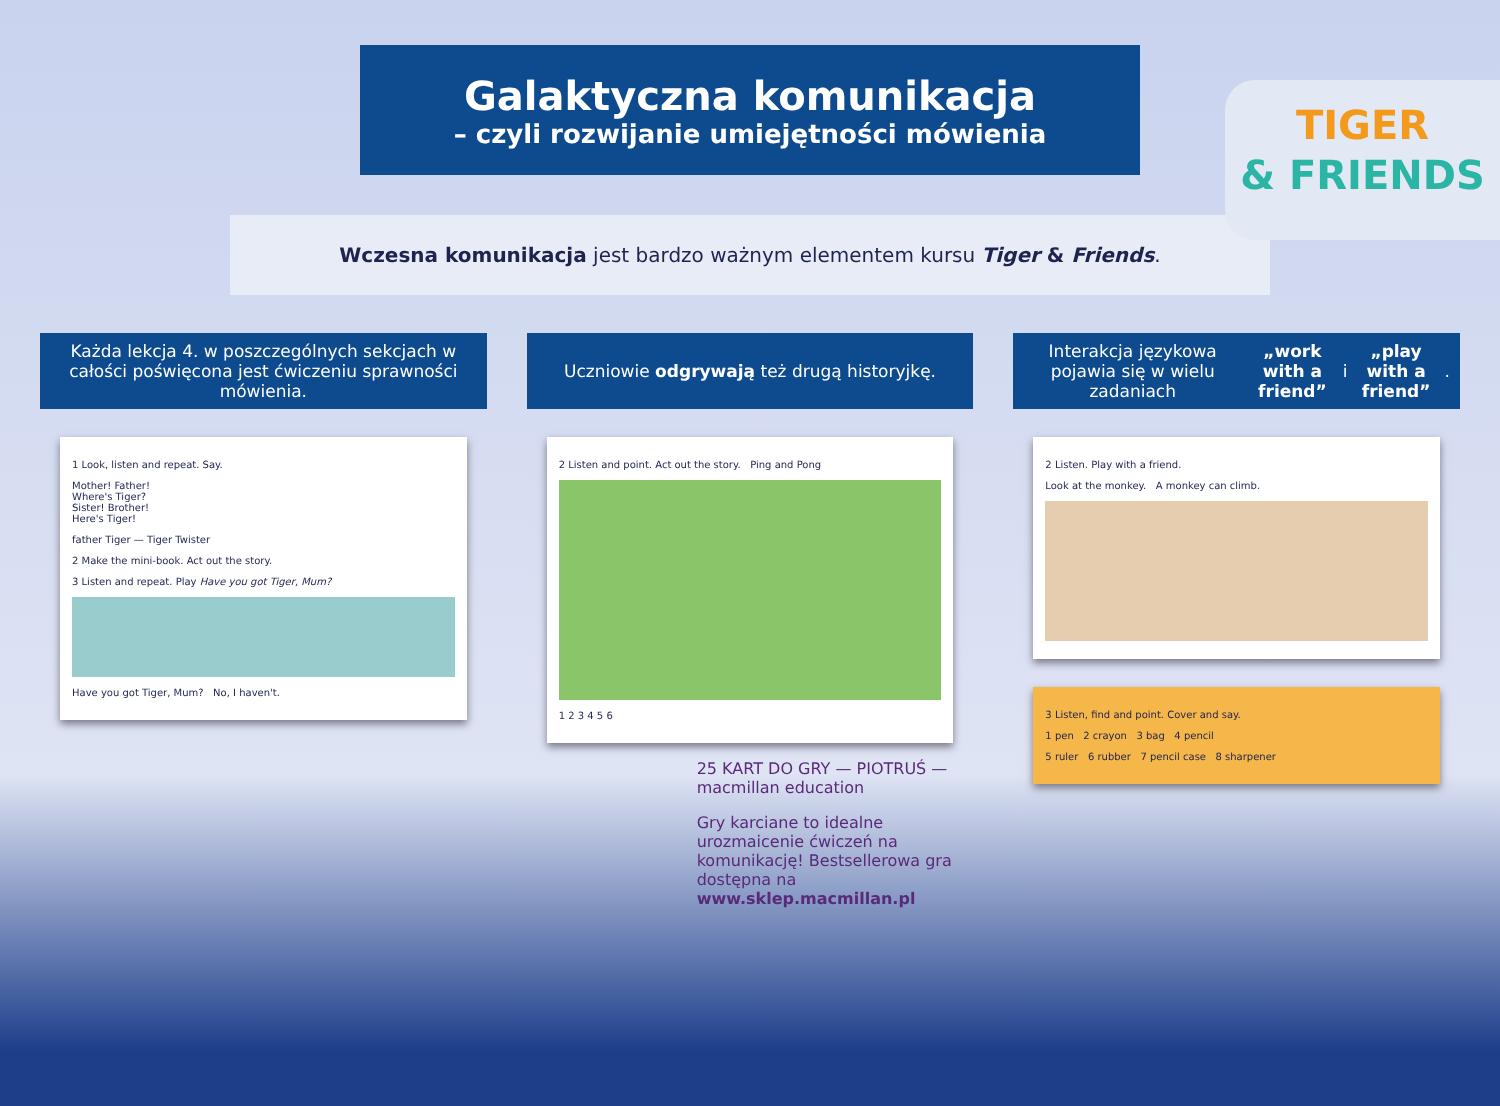TIGER
& FRIENDS
Galaktyczna komunikacja
– czyli rozwijanie umiejętności mówienia
Wczesna komunikacja jest bardzo ważnym elementem kursu Tiger & Friends.
Każda lekcja 4. w poszczególnych sekcjach w całości poświęcona jest ćwiczeniu sprawności mówienia.
1 Look, listen and repeat. Say.
Mother! Father!
Where's Tiger?
Sister! Brother!
Here's Tiger!
father Tiger — Tiger Twister
2 Make the mini-book. Act out the story.
3 Listen and repeat. Play Have you got Tiger, Mum?
Have you got Tiger, Mum? No, I haven't.
Uczniowie odgrywają też drugą historyjkę.
2 Listen and point. Act out the story. Ping and Pong
1 2 3 4 5 6
25 KART DO GRY — PIOTRUŚ — macmillan education
Gry karciane to idealne urozmaicenie ćwiczeń na komunikację! Bestsellerowa gra dostępna na www.sklep.macmillan.pl
Interakcja językowa pojawia się w wielu zadaniach „work with a friend” i „play with a friend”.
2 Listen. Play with a friend.
Look at the monkey. A monkey can climb.
3 Listen, find and point. Cover and say.
1 pen 2 crayon 3 bag 4 pencil
5 ruler 6 rubber 7 pencil case 8 sharpener